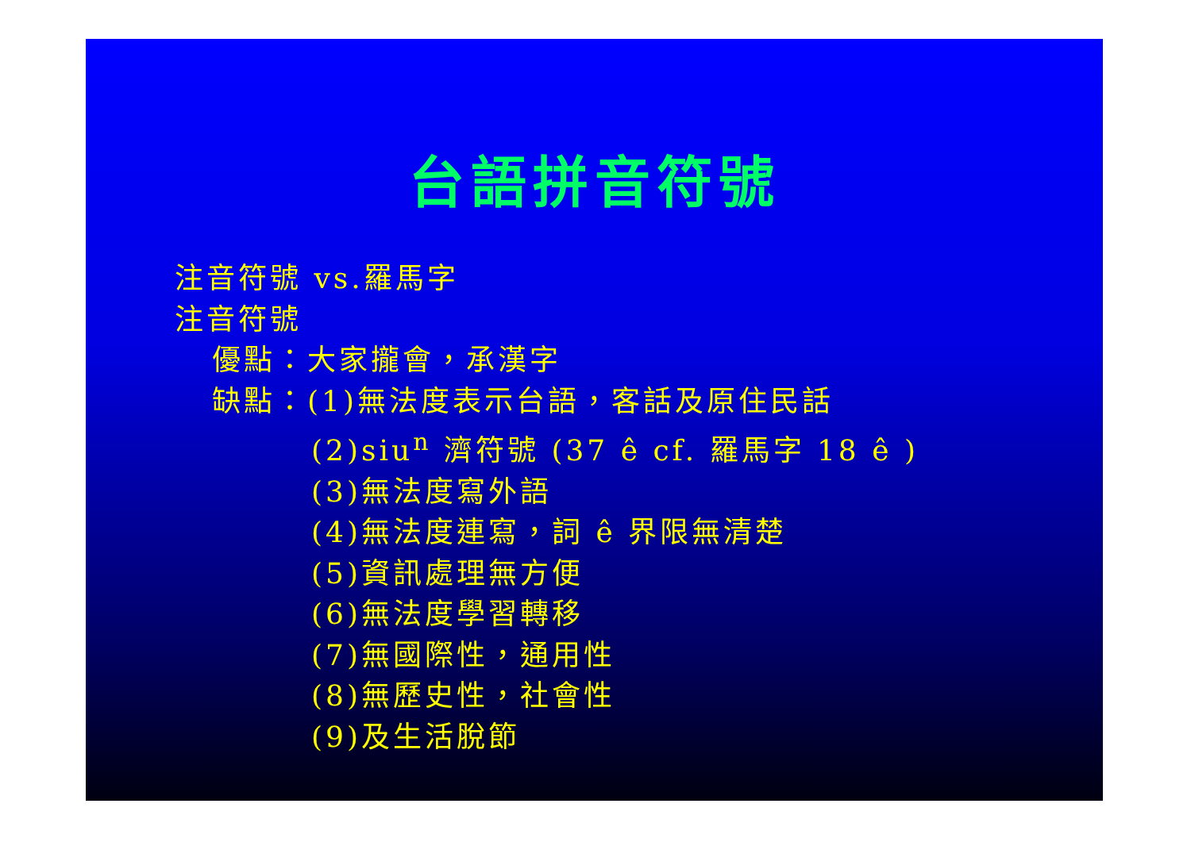台語拼音符號
注音符號 vs.羅馬字
注音符號
優點：大家攏會，承漢字
缺點：(1)無法度表示台語，客話及原住民話
(2)siu<sup>n</sup> 濟符號 (37 ê cf. 羅馬字 18 ê )
(3)無法度寫外語
(4)無法度連寫，詞 ê 界限無清楚
(5)資訊處理無方便
(6)無法度學習轉移
(7)無國際性，通用性
(8)無歷史性，社會性
(9)及生活脫節